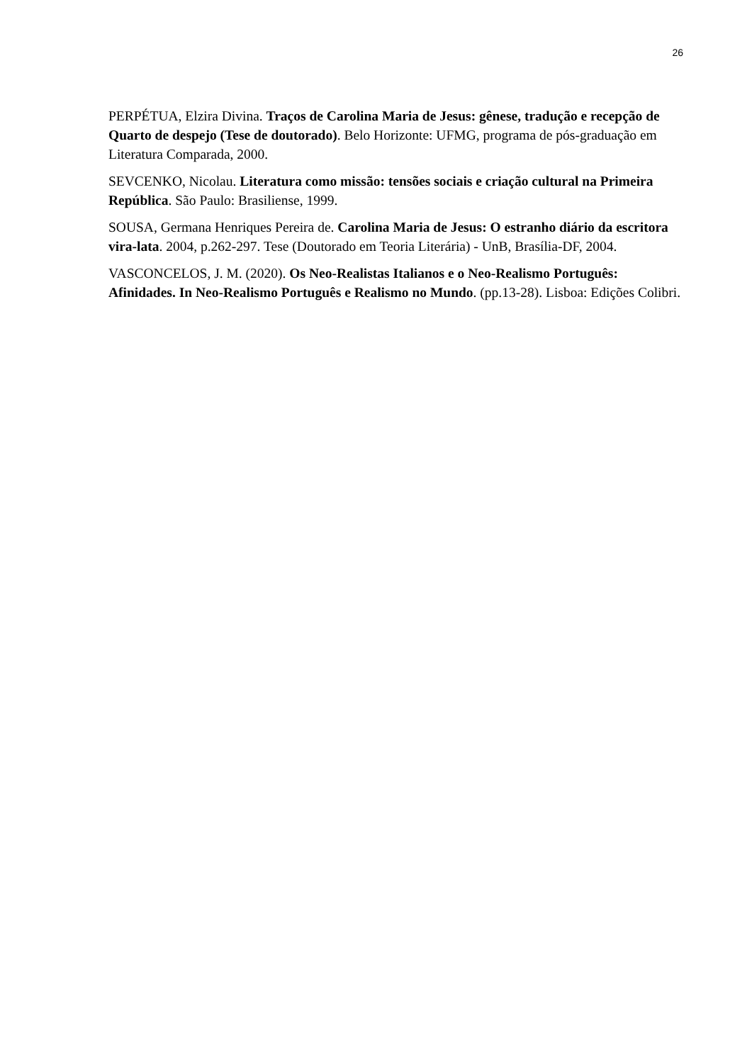26
PERPÉTUA, Elzira Divina. Traços de Carolina Maria de Jesus: gênese, tradução e recepção de Quarto de despejo (Tese de doutorado). Belo Horizonte: UFMG, programa de pós-graduação em Literatura Comparada, 2000.
SEVCENKO, Nicolau. Literatura como missão: tensões sociais e criação cultural na Primeira República. São Paulo: Brasiliense, 1999.
SOUSA, Germana Henriques Pereira de. Carolina Maria de Jesus: O estranho diário da escritora vira-lata. 2004, p.262-297. Tese (Doutorado em Teoria Literária) - UnB, Brasília-DF, 2004.
VASCONCELOS, J. M. (2020). Os Neo-Realistas Italianos e o Neo-Realismo Português: Afinidades. In Neo-Realismo Português e Realismo no Mundo. (pp.13-28). Lisboa: Edições Colibri.